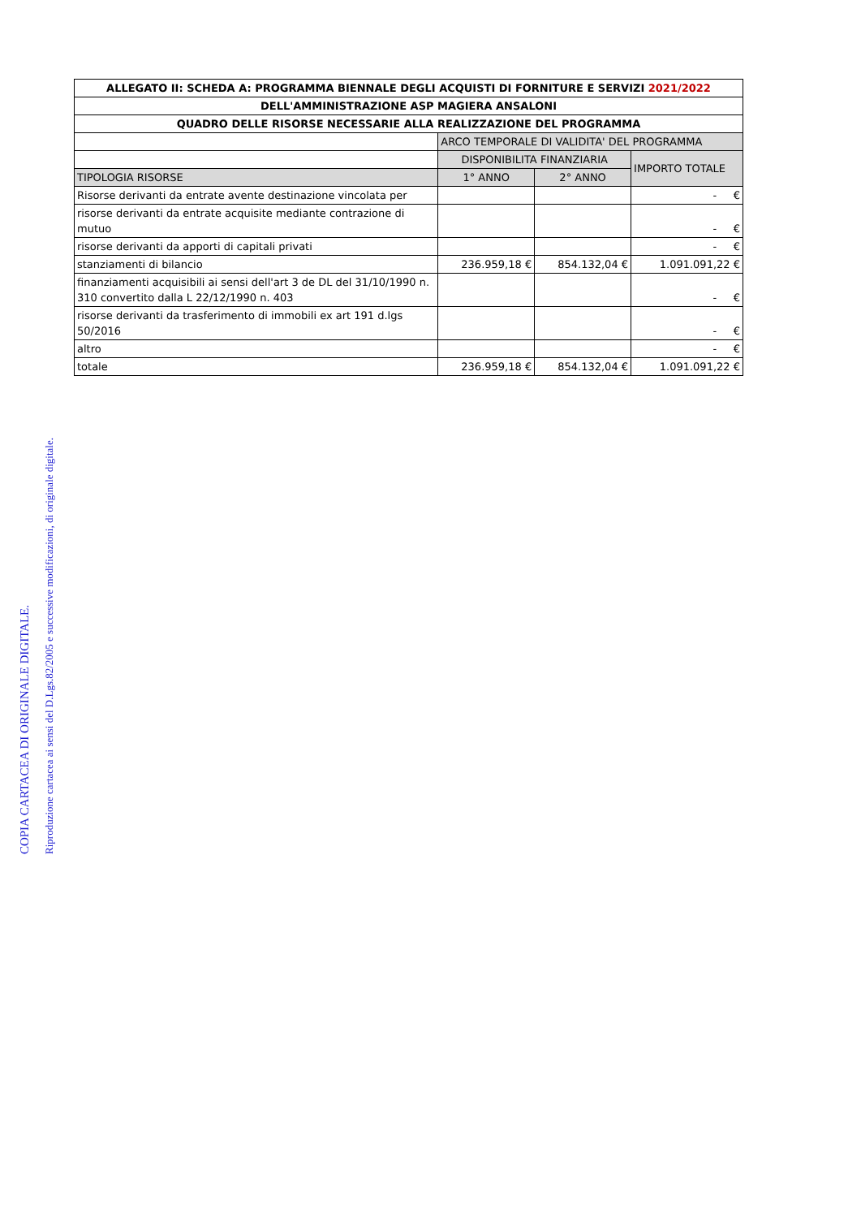| ALLEGATO II: SCHEDA A: PROGRAMMA BIENNALE DEGLI ACQUISTI DI FORNITURE E SERVIZI 2021/2022 | | | |
| --- | --- | --- | --- |
| DELL'AMMINISTRAZIONE ASP MAGIERA ANSALONI | | | |
| QUADRO DELLE RISORSE NECESSARIE ALLA REALIZZAZIONE DEL PROGRAMMA | | | |
| | ARCO TEMPORALE DI VALIDITA' DEL PROGRAMMA | | |
| | DISPONIBILITA FINANZIARIA | | IMPORTO TOTALE |
| TIPOLOGIA RISORSE | 1° ANNO | 2° ANNO | |
| Risorse derivanti da entrate avente destinazione vincolata per | | | - € |
| risorse derivanti da entrate acquisite mediante contrazione di mutuo | | | - € |
| risorse derivanti da apporti di capitali privati | | | - € |
| stanziamenti di bilancio | 236.959,18 € | 854.132,04 € | 1.091.091,22 € |
| finanziamenti acquisibili ai sensi dell'art 3 de DL del 31/10/1990 n. 310 convertito dalla L 22/12/1990 n. 403 | | | - € |
| risorse derivanti da trasferimento di immobili ex art 191 d.lgs 50/2016 | | | - € |
| altro | | | - € |
| totale | 236.959,18 € | 854.132,04 € | 1.091.091,22 € |
COPIA CARTACEA DI ORIGINALE DIGITALE.
Riproduzione cartacea ai sensi del D.Lgs.82/2005 e successive modificazioni, di originale digitale.